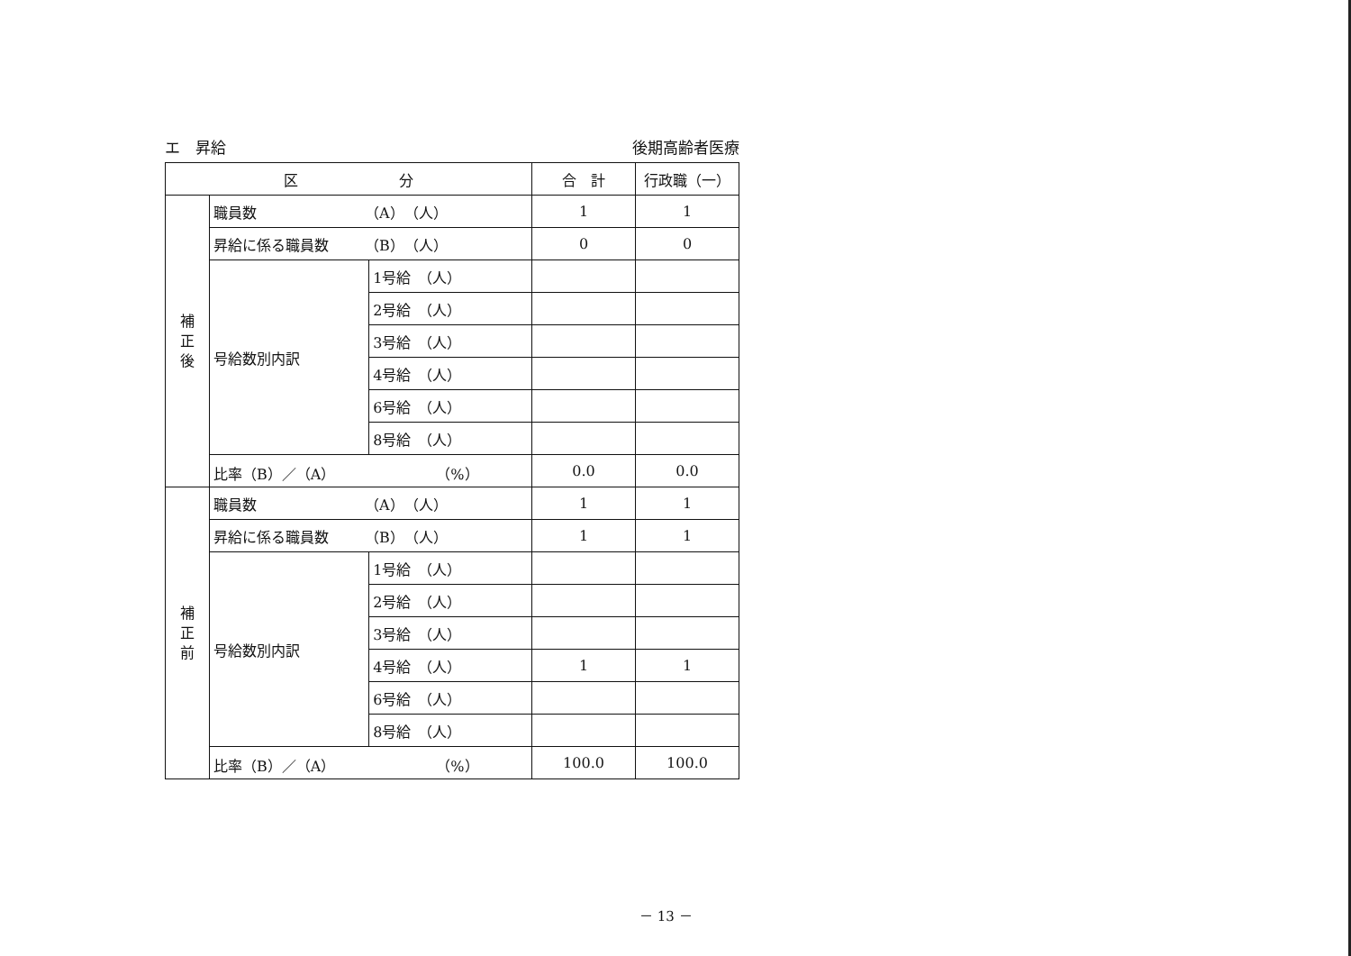エ　昇給 後期高齢者医療
| 区 分 | | | 合 計 | 行政職（一） |
| --- | --- | --- | --- | --- |
| 補 正 後 | 職員数 （A） （人） | | 1 | 1 |
| | 昇給に係る職員数 （B） （人） | | 0 | 0 |
| | 号給数別内訳 | 1号給 （人） | | |
| | | 2号給 （人） | | |
| | | 3号給 （人） | | |
| | | 4号給 （人） | | |
| | | 6号給 （人） | | |
| | | 8号給 （人） | | |
| | 比率（B）／（A） （%） | | 0.0 | 0.0 |
| 補 正 前 | 職員数 （A） （人） | | 1 | 1 |
| | 昇給に係る職員数 （B） （人） | | 1 | 1 |
| | 号給数別内訳 | 1号給 （人） | | |
| | | 2号給 （人） | | |
| | | 3号給 （人） | | |
| | | 4号給 （人） | 1 | 1 |
| | | 6号給 （人） | | |
| | | 8号給 （人） | | |
| | 比率（B）／（A） （%） | | 100.0 | 100.0 |
－ 13 －